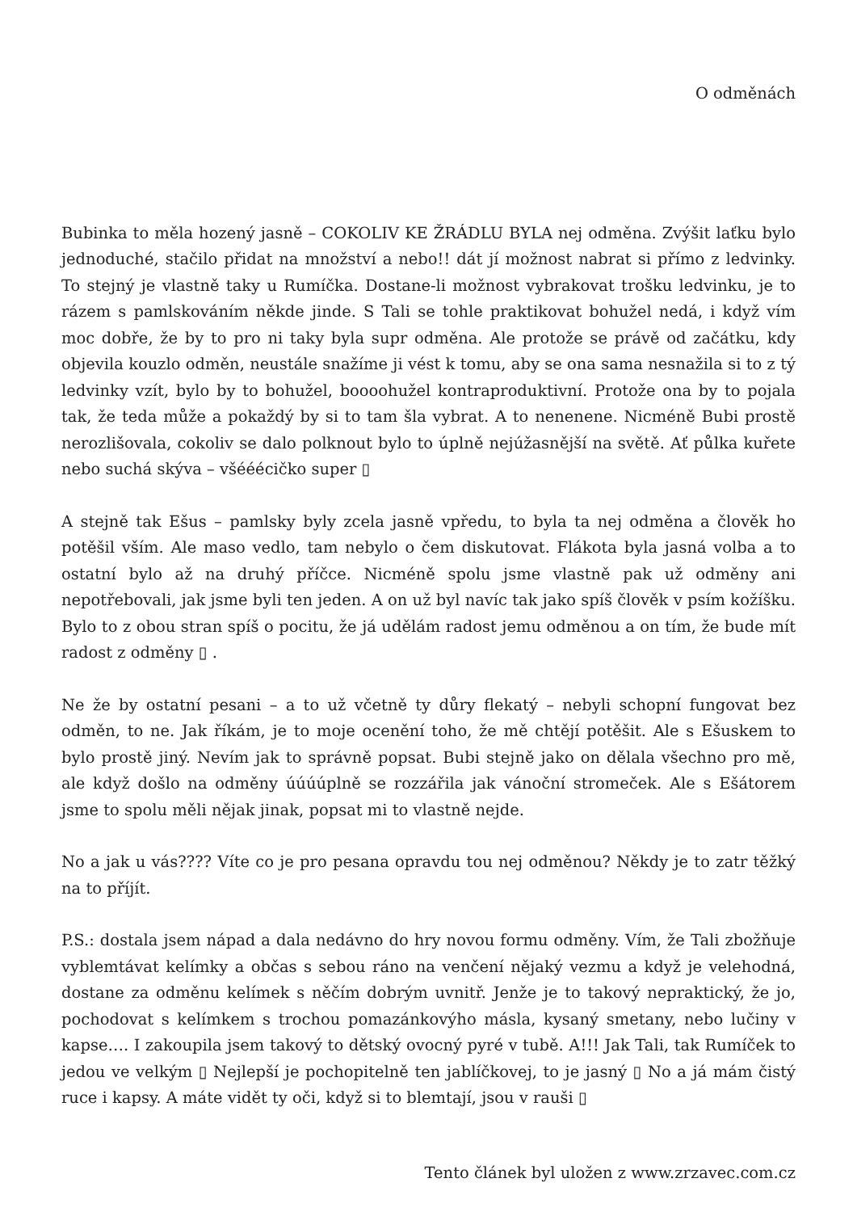O odměnách
Bubinka to měla hozený jasně – COKOLIV KE ŽRÁDLU BYLA nej odměna. Zvýšit laťku bylo jednoduché, stačilo přidat na množství a nebo!! dát jí možnost nabrat si přímo z ledvinky. To stejný je vlastně taky u Rumíčka. Dostane-li možnost vybrakovat trošku ledvinku, je to rázem s pamlskováním někde jinde. S Tali se tohle praktikovat bohužel nedá, i když vím moc dobře, že by to pro ni taky byla supr odměna. Ale protože se právě od začátku, kdy objevila kouzlo odměn, neustále snažíme ji vést k tomu, aby se ona sama nesnažila si to z tý ledvinky vzít, bylo by to bohužel, boooohužel kontraproduktivní. Protože ona by to pojala tak, že teda může a pokaždý by si to tam šla vybrat. A to nenenene. Nicméně Bubi prostě nerozlišovala, cokoliv se dalo polknout bylo to úplně nejúžasnější na světě. Ať půlka kuřete nebo suchá skýva – všééécičko super ▯
A stejně tak Ešus – pamlsky byly zcela jasně vpředu, to byla ta nej odměna a člověk ho potěšil vším. Ale maso vedlo, tam nebylo o čem diskutovat. Flákota byla jasná volba a to ostatní bylo až na druhý příčce. Nicméně spolu jsme vlastně pak už odměny ani nepotřebovali, jak jsme byli ten jeden. A on už byl navíc tak jako spíš člověk v psím kožíšku. Bylo to z obou stran spíš o pocitu, že já udělám radost jemu odměnou a on tím, že bude mít radost z odměny ▯ .
Ne že by ostatní pesani – a to už včetně ty důry flekatý – nebyli schopní fungovat bez odměn, to ne. Jak říkám, je to moje ocenění toho, že mě chtějí potěšit. Ale s Ešuskem to bylo prostě jiný. Nevím jak to správně popsat. Bubi stejně jako on dělala všechno pro mě, ale když došlo na odměny úúúúplně se rozzářila jak vánoční stromeček. Ale s Ešátorem jsme to spolu měli nějak jinak, popsat mi to vlastně nejde.
No a jak u vás???? Víte co je pro pesana opravdu tou nej odměnou? Někdy je to zatr těžký na to příjít.
P.S.: dostala jsem nápad a dala nedávno do hry novou formu odměny. Vím, že Tali zbožňuje vyblemtávat kelímky a občas s sebou ráno na venčení nějaký vezmu a když je velehodná, dostane za odměnu kelímek s něčím dobrým uvnitř. Jenže je to takový nepraktický, že jo, pochodovat s kelímkem s trochou pomazánkovýho másla, kysaný smetany, nebo lučiny v kapse…. I zakoupila jsem takový to dětský ovocný pyré v tubě. A!!! Jak Tali, tak Rumíček to jedou ve velkým ▯ Nejlepší je pochopitelně ten jablíčkovej, to je jasný ▯ No a já mám čistý ruce i kapsy. A máte vidět ty oči, když si to blemtají, jsou v rauši ▯
Tento článek byl uložen z www.zrzavec.com.cz